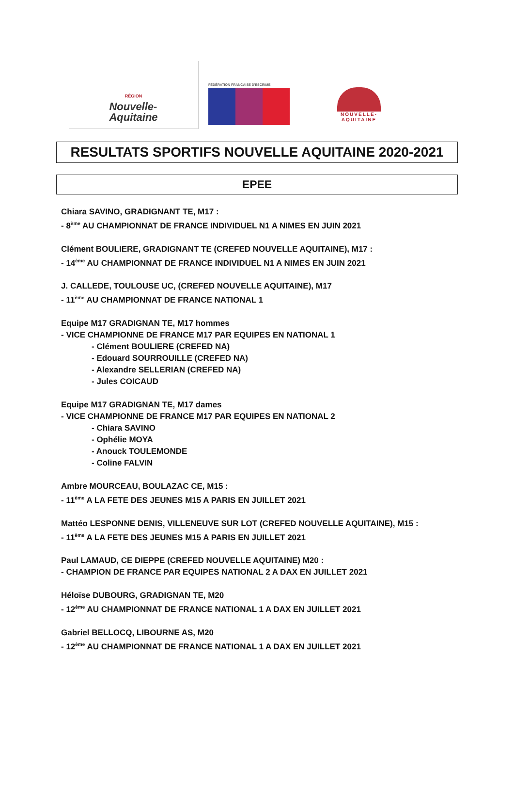RÉGION
Nouvelle-
Aquitaine
FÉDÉRATION FRANCAISE D'ESCRIME
NOUVELLE-
AQUITAINE
RESULTATS SPORTIFS NOUVELLE AQUITAINE 2020-2021
EPEE
Chiara SAVINO, GRADIGNANT TE, M17 :
- 8<sup>ème</sup> AU CHAMPIONNAT DE FRANCE INDIVIDUEL N1 A NIMES EN JUIN 2021
Clément BOULIERE, GRADIGNANT TE (CREFED NOUVELLE AQUITAINE), M17 :
- 14<sup>ème</sup> AU CHAMPIONNAT DE FRANCE INDIVIDUEL N1 A NIMES EN JUIN 2021
J. CALLEDE, TOULOUSE UC, (CREFED NOUVELLE AQUITAINE), M17
- 11<sup>ème</sup> AU CHAMPIONNAT DE FRANCE NATIONAL 1
Equipe M17 GRADIGNAN TE, M17 hommes
- VICE CHAMPIONNE DE FRANCE M17 PAR EQUIPES EN NATIONAL 1
- Clément BOULIERE (CREFED NA)
- Edouard SOURROUILLE (CREFED NA)
- Alexandre SELLERIAN (CREFED NA)
- Jules COICAUD
Equipe M17 GRADIGNAN TE, M17 dames
- VICE CHAMPIONNE DE FRANCE M17 PAR EQUIPES EN NATIONAL 2
- Chiara SAVINO
- Ophélie MOYA
- Anouck TOULEMONDE
- Coline FALVIN
Ambre MOURCEAU, BOULAZAC CE, M15 :
- 11<sup>ème</sup> A LA FETE DES JEUNES M15 A PARIS EN JUILLET 2021
Mattéo LESPONNE DENIS, VILLENEUVE SUR LOT (CREFED NOUVELLE AQUITAINE), M15 :
- 11<sup>ème</sup> A LA FETE DES JEUNES M15 A PARIS EN JUILLET 2021
Paul LAMAUD, CE DIEPPE (CREFED NOUVELLE AQUITAINE) M20 :
- CHAMPION DE FRANCE PAR EQUIPES NATIONAL 2 A DAX EN JUILLET 2021
Héloïse DUBOURG, GRADIGNAN TE, M20
- 12<sup>ème</sup> AU CHAMPIONNAT DE FRANCE NATIONAL 1 A DAX EN JUILLET 2021
Gabriel BELLOCQ, LIBOURNE AS, M20
- 12<sup>ème</sup> AU CHAMPIONNAT DE FRANCE NATIONAL 1 A DAX EN JUILLET 2021